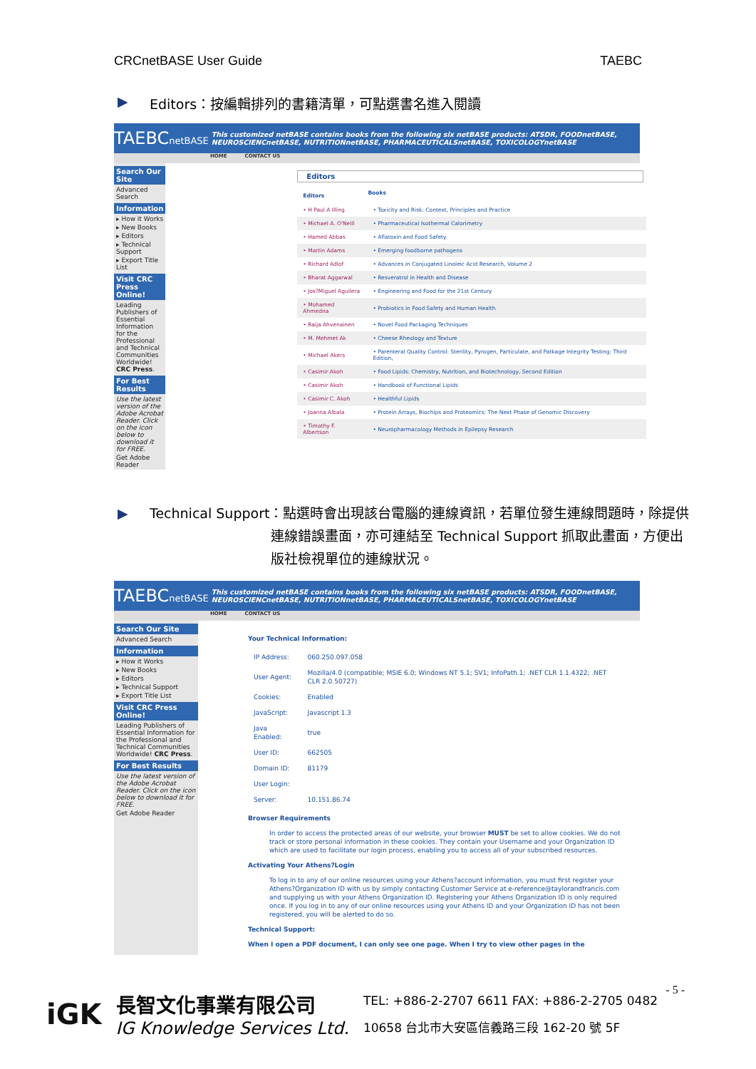CRCnetBASE User Guide TAEBC
▶ Editors：按編輯排列的書籍清單，可點選書名進入閱讀
TAEBCnetBASE This customized netBASE contains books from the following six netBASE products: ATSDR, FOODnetBASE, NEUROSCIENCnetBASE, NUTRITIONnetBASE, PHARMACEUTICALSnetBASE, TOXICOLOGYnetBASE
HOME CONTACT US
Search Our Site
Advanced Search
Information
▸ How it Works
▸ New Books
▸ Editors
▸ Technical Support
▸ Export Title List
Visit CRC Press Online!
Leading Publishers of Essential Information for the Professional and Technical Communities Worldwide! CRC Press.
For Best Results
Use the latest version of the Adobe Acrobat Reader. Click on the icon below to download it for FREE.
Get Adobe Reader
Editors
| Editors | Books |
| --- | --- |
| • H Paul A Illing | • Toxicity and Risk: Context, Principles and Practice |
| • Michael A. O'Neill | • Pharmaceutical Isothermal Calorimetry |
| • Hamed Abbas | • Aflatoxin and Food Safety |
| • Martin Adams | • Emerging foodborne pathogens |
| • Richard Adlof | • Advances in Conjugated Linoleic Acid Research, Volume 2 |
| • Bharat Aggarwal | • Resveratrol in Health and Disease |
| • Jos?Miguel Aguilera | • Engineering and Food for the 21st Century |
| • Mohamed Ahmedna | • Probiotics in Food Safety and Human Health |
| • Raija Ahvenainen | • Novel Food Packaging Techniques |
| • M. Mehmet Ak | • Cheese Rheology and Texture |
| • Michael Akers | • Parenteral Quality Control: Sterility, Pyrogen, Particulate, and Patkage Integrity Testing: Third Edition, |
| • Casimir Akoh | • Food Lipids: Chemistry, Nutrition, and Biotechnology, Second Edition |
| • Casimir Akoh | • Handbook of Functional Lipids |
| • Casimir C. Akoh | • Healthful Lipids |
| • Joanna Albala | • Protein Arrays, Biochips and Proteomics: The Next Phase of Genomic Discovery |
| • Timothy F. Albertson | • Neuropharmacology Methods in Epilepsy Research |
▶ Technical Support：點選時會出現該台電腦的連線資訊，若單位發生連線問題時，除提供
連線錯誤畫面，亦可連結至 Technical Support 抓取此畫面，方便出
版社檢視單位的連線狀況。
TAEBCnetBASE This customized netBASE contains books from the following six netBASE products: ATSDR, FOODnetBASE, NEUROSCIENCnetBASE, NUTRITIONnetBASE, PHARMACEUTICALSnetBASE, TOXICOLOGYnetBASE
HOME CONTACT US
Search Our Site
Advanced Search
Information
▸ How it Works
▸ New Books
▸ Editors
▸ Technical Support
▸ Export Title List
Visit CRC Press Online!
Leading Publishers of Essential Information for the Professional and Technical Communities Worldwide! CRC Press.
For Best Results
Use the latest version of the Adobe Acrobat Reader. Click on the icon below to download it for FREE.
Get Adobe Reader
Your Technical Information:
| IP Address: | 060.250.097.058 |
| User Agent: | Mozilla/4.0 (compatible; MSIE 6.0; Windows NT 5.1; SV1; InfoPath.1; .NET CLR 1.1.4322; .NET CLR 2.0.50727) |
| Cookies: | Enabled |
| JavaScript: | Javascript 1.3 |
| Java Enabled: | true |
| User ID: | 662505 |
| Domain ID: | 81179 |
| User Login: | |
| Server: | 10.151.86.74 |
Browser Requirements
In order to access the protected areas of our website, your browser MUST be set to allow cookies. We do not track or store personal information in these cookies. They contain your Username and your Organization ID which are used to facilitate our login process, enabling you to access all of your subscribed resources.
Activating Your Athens?Login
To log in to any of our online resources using your Athens?account information, you must first register your Athens?Organization ID with us by simply contacting Customer Service at e-reference@taylorandfrancis.com and supplying us with your Athens Organization ID. Registering your Athens Organization ID is only required once. If you log in to any of our online resources using your Athens ID and your Organization ID has not been registered, you will be alerted to do so.
Technical Support:
When I open a PDF document, I can only see one page. When I try to view other pages in the
- 5 -
iGK
長智文化事業有限公司
IG Knowledge Services Ltd.
TEL: +886-2-2707 6611 FAX: +886-2-2705 0482
10658 台北市大安區信義路三段 162-20 號 5F